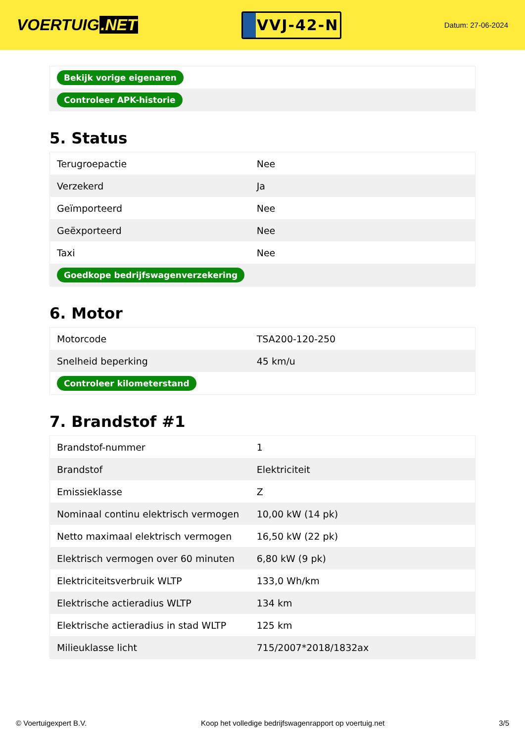VOERTUIG.NET
VVJ-42-N
Datum: 27-06-2024
| Bekijk vorige eigenaren |
| Controleer APK-historie |
5. Status
| Terugroepactie | Nee |
| Verzekerd | Ja |
| Geïmporteerd | Nee |
| Geëxporteerd | Nee |
| Taxi | Nee |
| Goedkope bedrijfswagenverzekering | |
6. Motor
| Motorcode | TSA200-120-250 |
| Snelheid beperking | 45 km/u |
| Controleer kilometerstand | |
7. Brandstof #1
| Brandstof-nummer | 1 |
| Brandstof | Elektriciteit |
| Emissieklasse | Z |
| Nominaal continu elektrisch vermogen | 10,00 kW (14 pk) |
| Netto maximaal elektrisch vermogen | 16,50 kW (22 pk) |
| Elektrisch vermogen over 60 minuten | 6,80 kW (9 pk) |
| Elektriciteitsverbruik WLTP | 133,0 Wh/km |
| Elektrische actieradius WLTP | 134 km |
| Elektrische actieradius in stad WLTP | 125 km |
| Milieuklasse licht | 715/2007*2018/1832ax |
© Voertuigexpert B.V. Koop het volledige bedrijfswagenrapport op voertuig.net 3/5